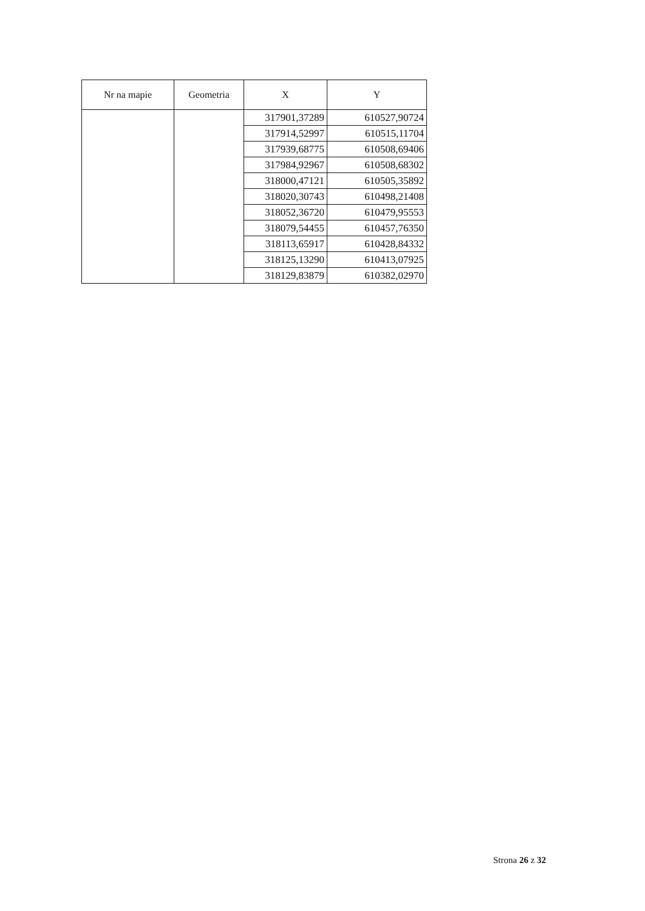| Nr na mapie | Geometria | X | Y |
| --- | --- | --- | --- |
| | | 317901,37289 | 610527,90724 |
| | | 317914,52997 | 610515,11704 |
| | | 317939,68775 | 610508,69406 |
| | | 317984,92967 | 610508,68302 |
| | | 318000,47121 | 610505,35892 |
| | | 318020,30743 | 610498,21408 |
| | | 318052,36720 | 610479,95553 |
| | | 318079,54455 | 610457,76350 |
| | | 318113,65917 | 610428,84332 |
| | | 318125,13290 | 610413,07925 |
| | | 318129,83879 | 610382,02970 |
Strona 26 z 32